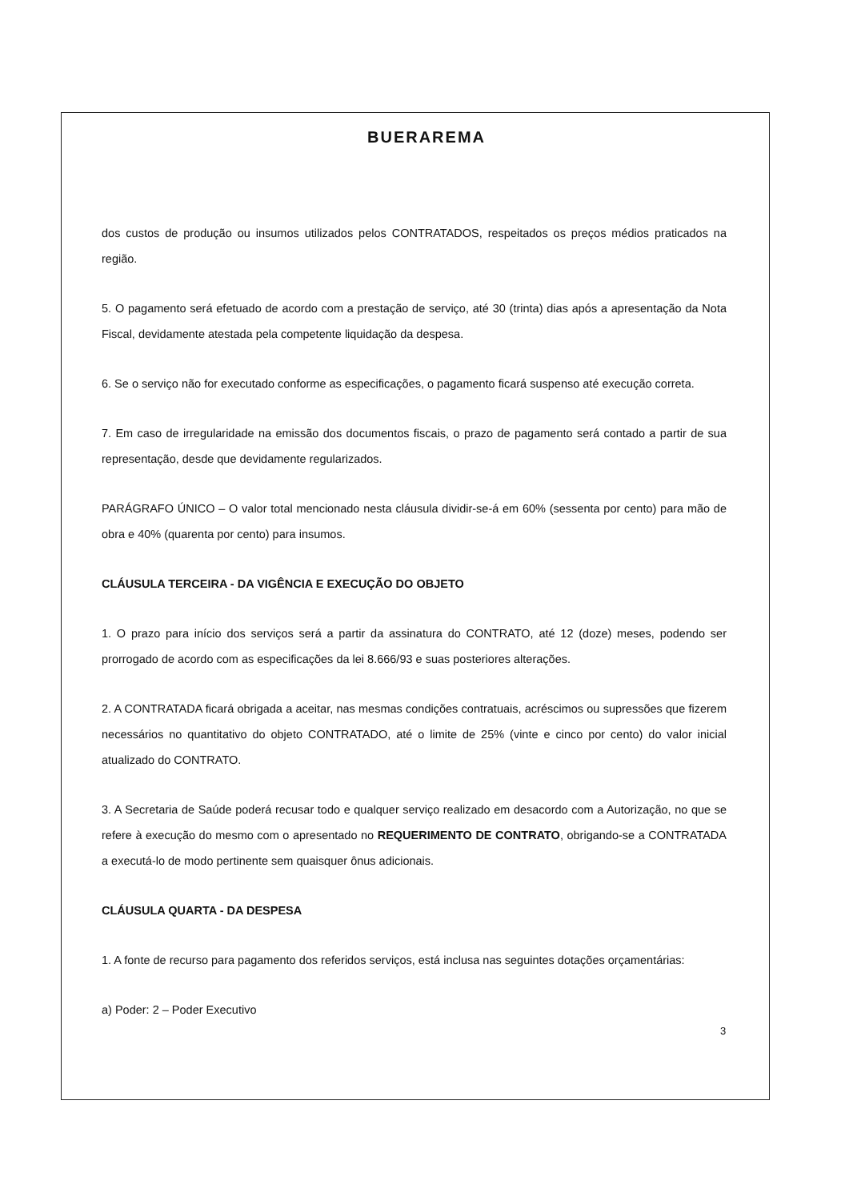BUERAREMA
dos custos de produção ou insumos utilizados pelos CONTRATADOS, respeitados os preços médios praticados na região.
5. O pagamento será efetuado de acordo com a prestação de serviço, até 30 (trinta) dias após a apresentação da Nota Fiscal, devidamente atestada pela competente liquidação da despesa.
6. Se o serviço não for executado conforme as especificações, o pagamento ficará suspenso até execução correta.
7. Em caso de irregularidade na emissão dos documentos fiscais, o prazo de pagamento será contado a partir de sua representação, desde que devidamente regularizados.
PARÁGRAFO ÚNICO – O valor total mencionado nesta cláusula dividir-se-á em 60% (sessenta por cento) para mão de obra e 40% (quarenta por cento) para insumos.
CLÁUSULA TERCEIRA - DA VIGÊNCIA E EXECUÇÃO DO OBJETO
1. O prazo para início dos serviços será a partir da assinatura do CONTRATO, até 12 (doze) meses, podendo ser prorrogado de acordo com as especificações da lei 8.666/93 e suas posteriores alterações.
2. A CONTRATADA ficará obrigada a aceitar, nas mesmas condições contratuais, acréscimos ou supressões que fizerem necessários no quantitativo do objeto CONTRATADO, até o limite de 25% (vinte e cinco por cento) do valor inicial atualizado do CONTRATO.
3. A Secretaria de Saúde poderá recusar todo e qualquer serviço realizado em desacordo com a Autorização, no que se refere à execução do mesmo com o apresentado no REQUERIMENTO DE CONTRATO, obrigando-se a CONTRATADA a executá-lo de modo pertinente sem quaisquer ônus adicionais.
CLÁUSULA QUARTA - DA DESPESA
1. A fonte de recurso para pagamento dos referidos serviços, está inclusa nas seguintes dotações orçamentárias:
a) Poder: 2 – Poder Executivo
3